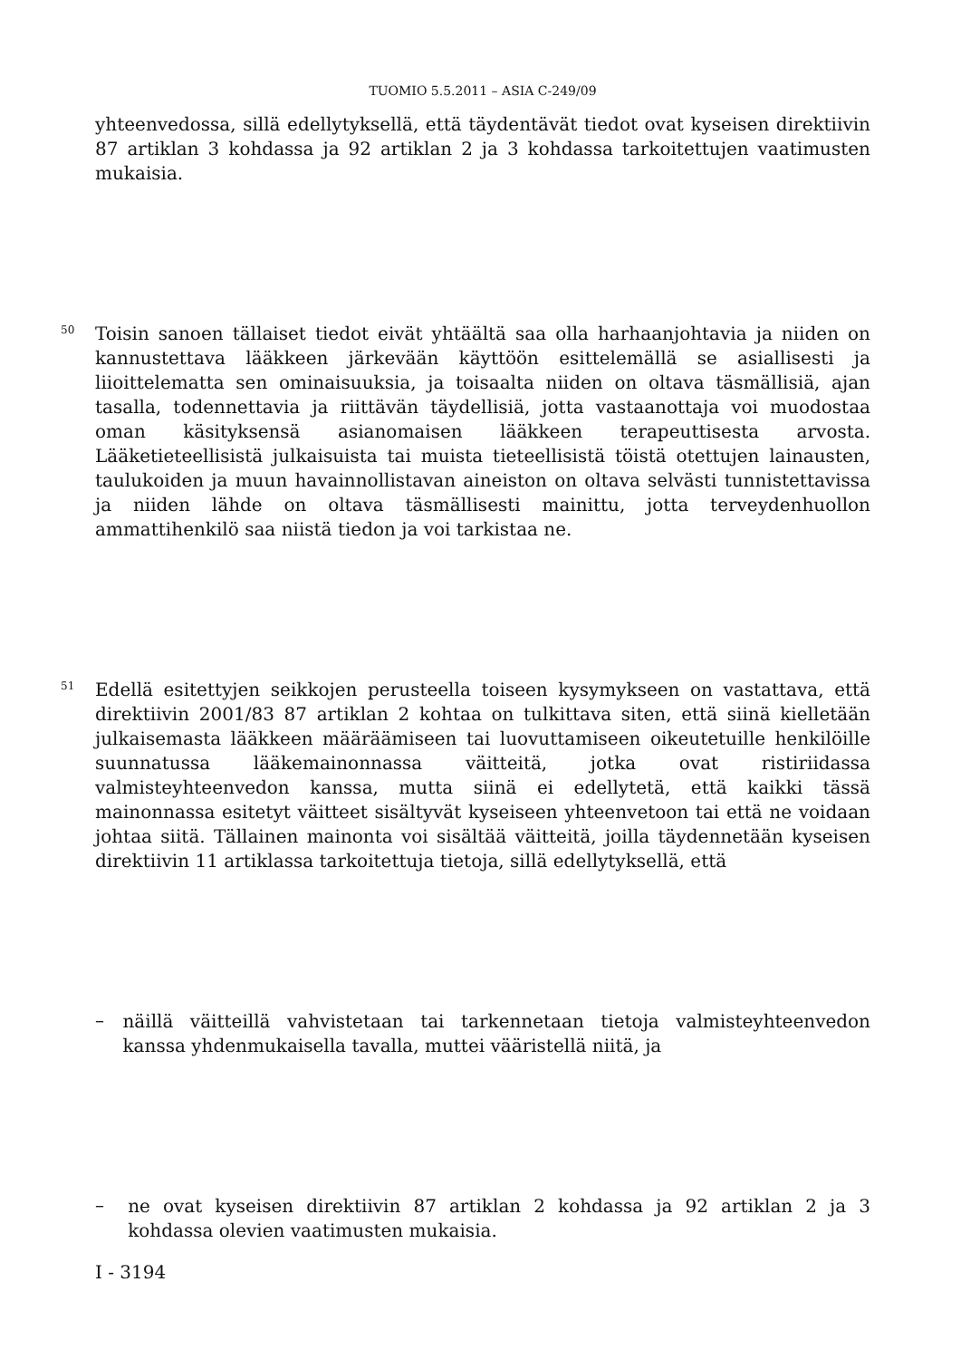TUOMIO 5.5.2011 – ASIA C-249/09
yhteenvedossa, sillä edellytyksellä, että täydentävät tiedot ovat kyseisen direktiivin 87 artiklan 3 kohdassa ja 92 artiklan 2 ja 3 kohdassa tarkoitettujen vaatimusten mukaisia.
50
Toisin sanoen tällaiset tiedot eivät yhtäältä saa olla harhaanjohtavia ja niiden on kannustettava lääkkeen järkevään käyttöön esittelemällä se asiallisesti ja liioittelematta sen ominaisuuksia, ja toisaalta niiden on oltava täsmällisiä, ajan tasalla, todennettavia ja riittävän täydellisiä, jotta vastaanottaja voi muodostaa oman käsityksensä asianomaisen lääkkeen terapeuttisesta arvosta. Lääketieteellisistä julkaisuista tai muista tieteellisistä töistä otettujen lainausten, taulukoiden ja muun havainnollistavan aineiston on oltava selvästi tunnistettavissa ja niiden lähde on oltava täsmällisesti mainittu, jotta terveydenhuollon ammattihenkilö saa niistä tiedon ja voi tarkistaa ne.
51
Edellä esitettyjen seikkojen perusteella toiseen kysymykseen on vastattava, että direktiivin 2001/83 87 artiklan 2 kohtaa on tulkittava siten, että siinä kielletään julkaisemasta lääkkeen määräämiseen tai luovuttamiseen oikeutetuille henkilöille suunnatussa lääkemainonnassa väitteitä, jotka ovat ristiriidassa valmisteyhteenvedon kanssa, mutta siinä ei edellytetä, että kaikki tässä mainonnassa esitetyt väitteet sisältyvät kyseiseen yhteenvetoon tai että ne voidaan johtaa siitä. Tällainen mainonta voi sisältää väitteitä, joilla täydennetään kyseisen direktiivin 11 artiklassa tarkoitettuja tietoja, sillä edellytyksellä, että
–
näillä väitteillä vahvistetaan tai tarkennetaan tietoja valmisteyhteenvedon kanssa yhdenmukaisella tavalla, muttei vääristellä niitä, ja
–
ne ovat kyseisen direktiivin 87 artiklan 2 kohdassa ja 92 artiklan 2 ja 3 kohdassa olevien vaatimusten mukaisia.
I - 3194